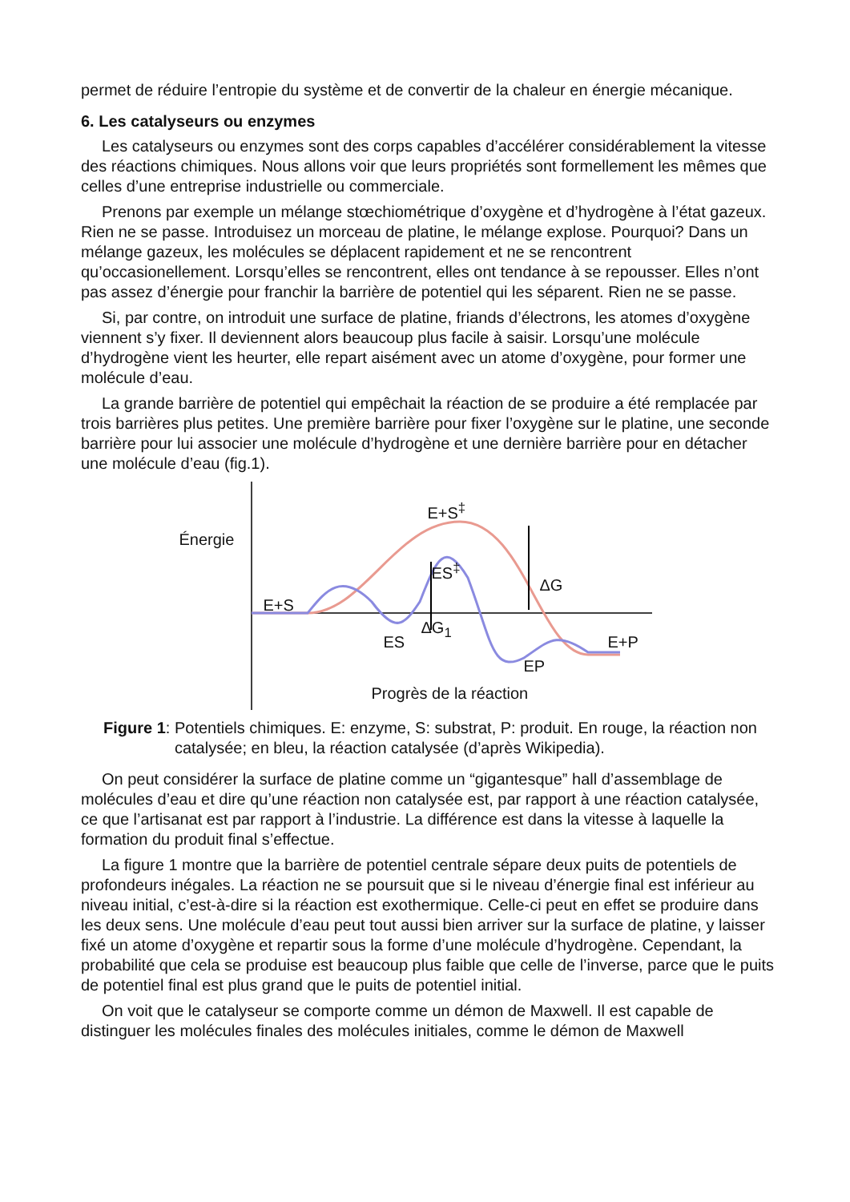permet de réduire l’entropie du système et de convertir de la chaleur en énergie mécanique.
6. Les catalyseurs ou enzymes
Les catalyseurs ou enzymes sont des corps capables d’accélérer considérablement la vitesse des réactions chimiques. Nous allons voir que leurs propriétés sont formellement les mêmes que celles d’une entreprise industrielle ou commerciale.
Prenons par exemple un mélange stœchiométrique d’oxygène et d’hydrogène à l’état gazeux. Rien ne se passe. Introduisez un morceau de platine, le mélange explose. Pourquoi? Dans un mélange gazeux, les molécules se déplacent rapidement et ne se rencontrent qu’occasionellement. Lorsqu’elles se rencontrent, elles ont tendance à se repousser. Elles n’ont pas assez d’énergie pour franchir la barrière de potentiel qui les séparent. Rien ne se passe.
Si, par contre, on introduit une surface de platine, friands d’électrons, les atomes d’oxygène viennent s’y fixer. Il deviennent alors beaucoup plus facile à saisir. Lorsqu’une molécule d’hydrogène vient les heurter, elle repart aisément avec un atome d’oxygène, pour former une molécule d’eau.
La grande barrière de potentiel qui empêchait la réaction de se produire a été remplacée par trois barrières plus petites. Une première barrière pour fixer l’oxygène sur le platine, une seconde barrière pour lui associer une molécule d’hydrogène et une dernière barrière pour en détacher une molécule d’eau (fig.1).
Énergie
E+S<sup>‡</sup>
ES<sup>‡</sup>
ΔG
ΔG<sub>1</sub>
E+S
ES
EP
E+P
Progrès de la réaction
Figure 1: Potentiels chimiques. E: enzyme, S: substrat, P: produit. En rouge, la réaction non catalysée; en bleu, la réaction catalysée (d’après Wikipedia).
On peut considérer la surface de platine comme un “gigantesque” hall d’assemblage de molécules d’eau et dire qu’une réaction non catalysée est, par rapport à une réaction catalysée, ce que l’artisanat est par rapport à l’industrie. La différence est dans la vitesse à laquelle la formation du produit final s’effectue.
La figure 1 montre que la barrière de potentiel centrale sépare deux puits de potentiels de profondeurs inégales. La réaction ne se poursuit que si le niveau d’énergie final est inférieur au niveau initial, c’est-à-dire si la réaction est exothermique. Celle-ci peut en effet se produire dans les deux sens. Une molécule d’eau peut tout aussi bien arriver sur la surface de platine, y laisser fixé un atome d’oxygène et repartir sous la forme d’une molécule d’hydrogène. Cependant, la probabilité que cela se produise est beaucoup plus faible que celle de l’inverse, parce que le puits de potentiel final est plus grand que le puits de potentiel initial.
On voit que le catalyseur se comporte comme un démon de Maxwell. Il est capable de distinguer les molécules finales des molécules initiales, comme le démon de Maxwell